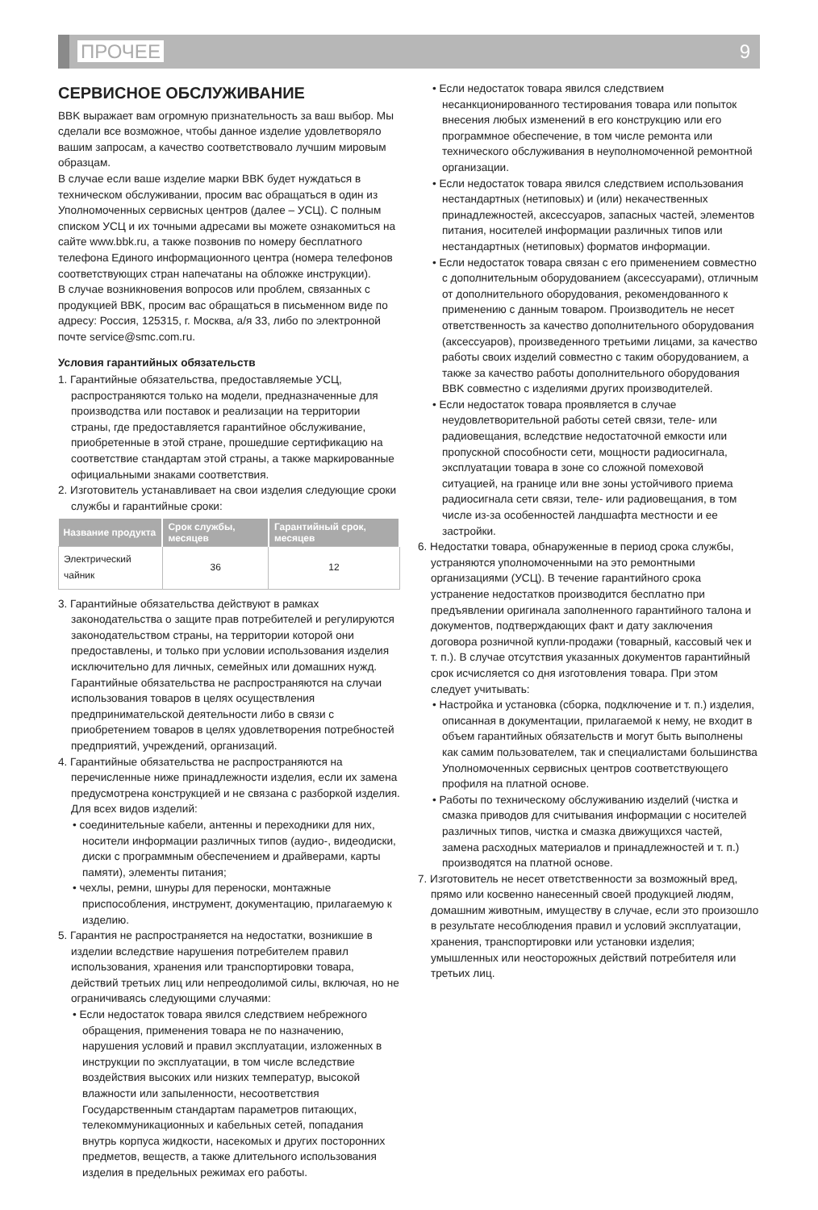ПРОЧЕЕ
9
СЕРВИСНОЕ ОБСЛУЖИВАНИЕ
BBK выражает вам огромную признательность за ваш выбор. Мы сделали все возможное, чтобы данное изделие удовлетворяло вашим запросам, а качество соответствовало лучшим мировым образцам.
В случае если ваше изделие марки BBK будет нуждаться в техническом обслуживании, просим вас обращаться в один из Уполномоченных сервисных центров (далее – УСЦ). С полным списком УСЦ и их точными адресами вы можете ознакомиться на сайте www.bbk.ru, а также позвонив по номеру бесплатного телефона Единого информационного центра (номера телефонов соответствующих стран напечатаны на обложке инструкции).
В случае возникновения вопросов или проблем, связанных с продукцией BBK, просим вас обращаться в письменном виде по адресу: Россия, 125315, г. Москва, а/я 33, либо по электронной почте service@smc.com.ru.
Условия гарантийных обязательств
1. Гарантийные обязательства, предоставляемые УСЦ, распространяются только на модели, предназначенные для производства или поставок и реализации на территории страны, где предоставляется гарантийное обслуживание, приобретенные в этой стране, прошедшие сертификацию на соответствие стандартам этой страны, а также маркированные официальными знаками соответствия.
2. Изготовитель устанавливает на свои изделия следующие сроки службы и гарантийные сроки:
| Название продукта | Срок службы, месяцев | Гарантийный срок, месяцев |
| --- | --- | --- |
| Электрический чайник | 36 | 12 |
3. Гарантийные обязательства действуют в рамках законодательства о защите прав потребителей и регулируются законодательством страны, на территории которой они предоставлены, и только при условии использования изделия исключительно для личных, семейных или домашних нужд. Гарантийные обязательства не распространяются на случаи использования товаров в целях осуществления предпринимательской деятельности либо в связи с приобретением товаров в целях удовлетворения потребностей предприятий, учреждений, организаций.
4. Гарантийные обязательства не распространяются на перечисленные ниже принадлежности изделия, если их замена предусмотрена конструкцией и не связана с разборкой изделия. Для всех видов изделий:
• соединительные кабели, антенны и переходники для них, носители информации различных типов (аудио-, видеодиски, диски с программным обеспечением и драйверами, карты памяти), элементы питания;
• чехлы, ремни, шнуры для переноски, монтажные приспособления, инструмент, документацию, прилагаемую к изделию.
5. Гарантия не распространяется на недостатки, возникшие в изделии вследствие нарушения потребителем правил использования, хранения или транспортировки товара, действий третьих лиц или непреодолимой силы, включая, но не ограничиваясь следующими случаями:
• Если недостаток товара явился следствием небрежного обращения, применения товара не по назначению, нарушения условий и правил эксплуатации, изложенных в инструкции по эксплуатации, в том числе вследствие воздействия высоких или низких температур, высокой влажности или запыленности, несоответствия Государственным стандартам параметров питающих, телекоммуникационных и кабельных сетей, попадания внутрь корпуса жидкости, насекомых и других посторонних предметов, веществ, а также длительного использования изделия в предельных режимах его работы.
• Если недостаток товара явился следствием несанкционированного тестирования товара или попыток внесения любых изменений в его конструкцию или его программное обеспечение, в том числе ремонта или технического обслуживания в неуполномоченной ремонтной организации.
• Если недостаток товара явился следствием использования нестандартных (нетиповых) и (или) некачественных принадлежностей, аксессуаров, запасных частей, элементов питания, носителей информации различных типов или нестандартных (нетиповых) форматов информации.
• Если недостаток товара связан с его применением совместно с дополнительным оборудованием (аксессуарами), отличным от дополнительного оборудования, рекомендованного к применению с данным товаром. Производитель не несет ответственность за качество дополнительного оборудования (аксессуаров), произведенного третьими лицами, за качество работы своих изделий совместно с таким оборудованием, а также за качество работы дополнительного оборудования BBK совместно с изделиями других производителей.
• Если недостаток товара проявляется в случае неудовлетворительной работы сетей связи, теле- или радиовещания, вследствие недостаточной емкости или пропускной способности сети, мощности радиосигнала, эксплуатации товара в зоне со сложной помеховой ситуацией, на границе или вне зоны устойчивого приема радиосигнала сети связи, теле- или радиовещания, в том числе из-за особенностей ландшафта местности и ее застройки.
6. Недостатки товара, обнаруженные в период срока службы, устраняются уполномоченными на это ремонтными организациями (УСЦ). В течение гарантийного срока устранение недостатков производится бесплатно при предъявлении оригинала заполненного гарантийного талона и документов, подтверждающих факт и дату заключения договора розничной купли-продажи (товарный, кассовый чек и т. п.). В случае отсутствия указанных документов гарантийный срок исчисляется со дня изготовления товара. При этом следует учитывать:
• Настройка и установка (сборка, подключение и т. п.) изделия, описанная в документации, прилагаемой к нему, не входит в объем гарантийных обязательств и могут быть выполнены как самим пользователем, так и специалистами большинства Уполномоченных сервисных центров соответствующего профиля на платной основе.
• Работы по техническому обслуживанию изделий (чистка и смазка приводов для считывания информации с носителей различных типов, чистка и смазка движущихся частей, замена расходных материалов и принадлежностей и т. п.) производятся на платной основе.
7. Изготовитель не несет ответственности за возможный вред, прямо или косвенно нанесенный своей продукцией людям, домашним животным, имуществу в случае, если это произошло в результате несоблюдения правил и условий эксплуатации, хранения, транспортировки или установки изделия; умышленных или неосторожных действий потребителя или третьих лиц.